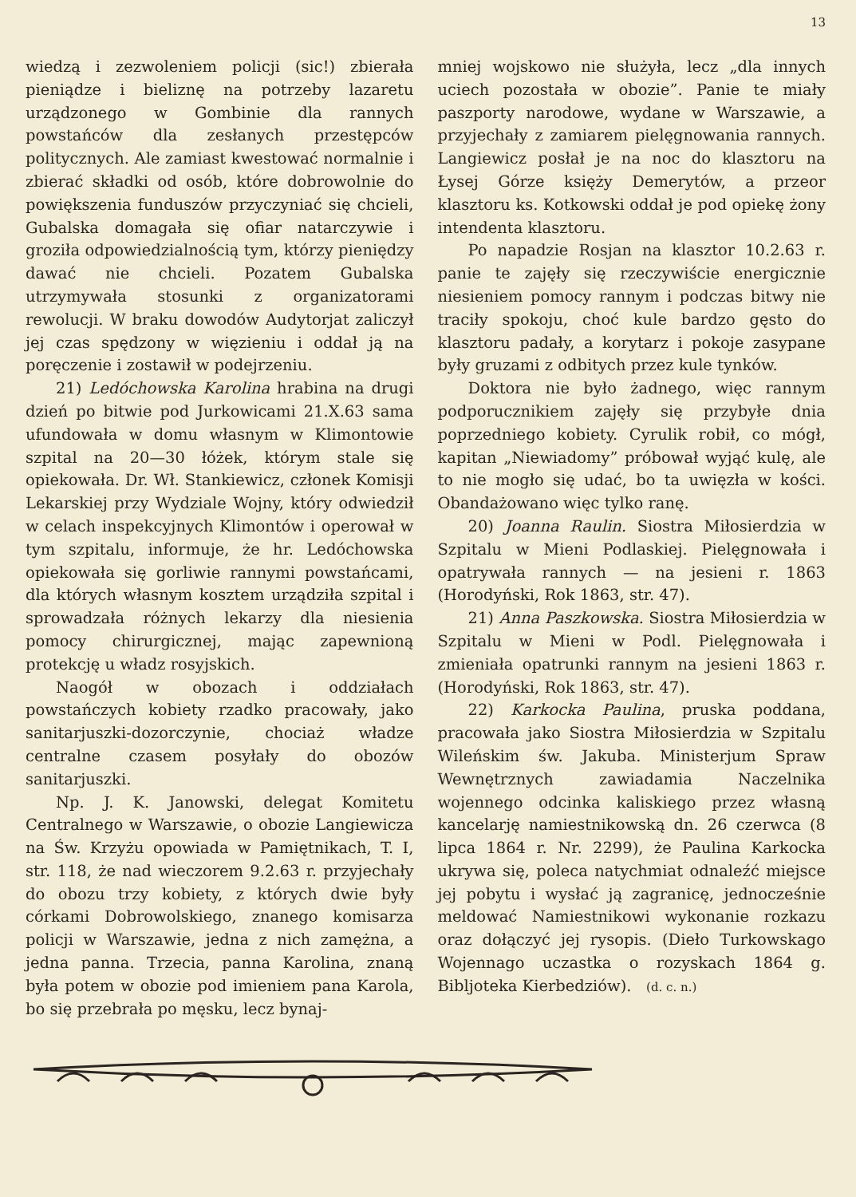13
wiedzą i zezwoleniem policji (sic!) zbierała pieniądze i bieliznę na potrzeby lazaretu urządzonego w Gombinie dla rannych powstańców dla zesłanych przestępców politycznych. Ale zamiast kwestować normalnie i zbierać składki od osób, które dobrowolnie do powiększenia funduszów przyczyniać się chcieli, Gubalska domagała się ofiar natarczywie i groziła odpowiedzialnością tym, którzy pieniędzy dawać nie chcieli. Pozatem Gubalska utrzymywała stosunki z organizatorami rewolucji. W braku dowodów Audytorjat zaliczył jej czas spędzony w więzieniu i oddał ją na poręczenie i zostawił w podejrzeniu.
21) Ledóchowska Karolina hrabina na drugi dzień po bitwie pod Jurkowicami 21.X.63 sama ufundowała w domu własnym w Klimontowie szpital na 20—30 łóżek, którym stale się opiekowała. Dr. Wł. Stankiewicz, członek Komisji Lekarskiej przy Wydziale Wojny, który odwiedził w celach inspekcyjnych Klimontów i operował w tym szpitalu, informuje, że hr. Ledóchowska opiekowała się gorliwie rannymi powstańcami, dla których własnym kosztem urządziła szpital i sprowadzała różnych lekarzy dla niesienia pomocy chirurgicznej, mając zapewnioną protekcję u władz rosyjskich.
Naogół w obozach i oddziałach powstańczych kobiety rzadko pracowały, jako sanitarjuszki-dozorczynie, chociaż władze centralne czasem posyłały do obozów sanitarjuszki.
Np. J. K. Janowski, delegat Komitetu Centralnego w Warszawie, o obozie Langiewicza na Św. Krzyżu opowiada w Pamiętnikach, T. I, str. 118, że nad wieczorem 9.2.63 r. przyjechały do obozu trzy kobiety, z których dwie były córkami Dobrowolskiego, znanego komisarza policji w Warszawie, jedna z nich zamężna, a jedna panna. Trzecia, panna Karolina, znaną była potem w obozie pod imieniem pana Karola, bo się przebrała po męsku, lecz bynaj-
mniej wojskowo nie służyła, lecz „dla innych uciech pozostała w obozie”. Panie te miały paszporty narodowe, wydane w Warszawie, a przyjechały z zamiarem pielęgnowania rannych. Langiewicz posłał je na noc do klasztoru na Łysej Górze księży Demerytów, a przeor klasztoru ks. Kotkowski oddał je pod opiekę żony intendenta klasztoru.
Po napadzie Rosjan na klasztor 10.2.63 r. panie te zajęły się rzeczywiście energicznie niesieniem pomocy rannym i podczas bitwy nie traciły spokoju, choć kule bardzo gęsto do klasztoru padały, a korytarz i pokoje zasypane były gruzami z odbitych przez kule tynków.
Doktora nie było żadnego, więc rannym podporucznikiem zajęły się przybyłe dnia poprzedniego kobiety. Cyrulik robił, co mógł, kapitan „Niewiadomy” próbował wyjąć kulę, ale to nie mogło się udać, bo ta uwięzła w kości. Obandażowano więc tylko ranę.
20) Joanna Raulin. Siostra Miłosierdzia w Szpitalu w Mieni Podlaskiej. Pielęgnowała i opatrywała rannych — na jesieni r. 1863 (Horodyński, Rok 1863, str. 47).
21) Anna Paszkowska. Siostra Miłosierdzia w Szpitalu w Mieni w Podl. Pielęgnowała i zmieniała opatrunki rannym na jesieni 1863 r. (Horodyński, Rok 1863, str. 47).
22) Karkocka Paulina, pruska poddana, pracowała jako Siostra Miłosierdzia w Szpitalu Wileńskim św. Jakuba. Ministerjum Spraw Wewnętrznych zawiadamia Naczelnika wojennego odcinka kaliskiego przez własną kancelarję namiestnikowską dn. 26 czerwca (8 lipca 1864 r. Nr. 2299), że Paulina Karkocka ukrywa się, poleca natychmiat odnaleźć miejsce jej pobytu i wysłać ją zagranicę, jednocześnie meldować Namiestnikowi wykonanie rozkazu oraz dołączyć jej rysopis. (Dieło Turkowskago Wojennago uczastka o rozyskach 1864 g. Bibljoteka Kierbedziów). (d. c. n.)